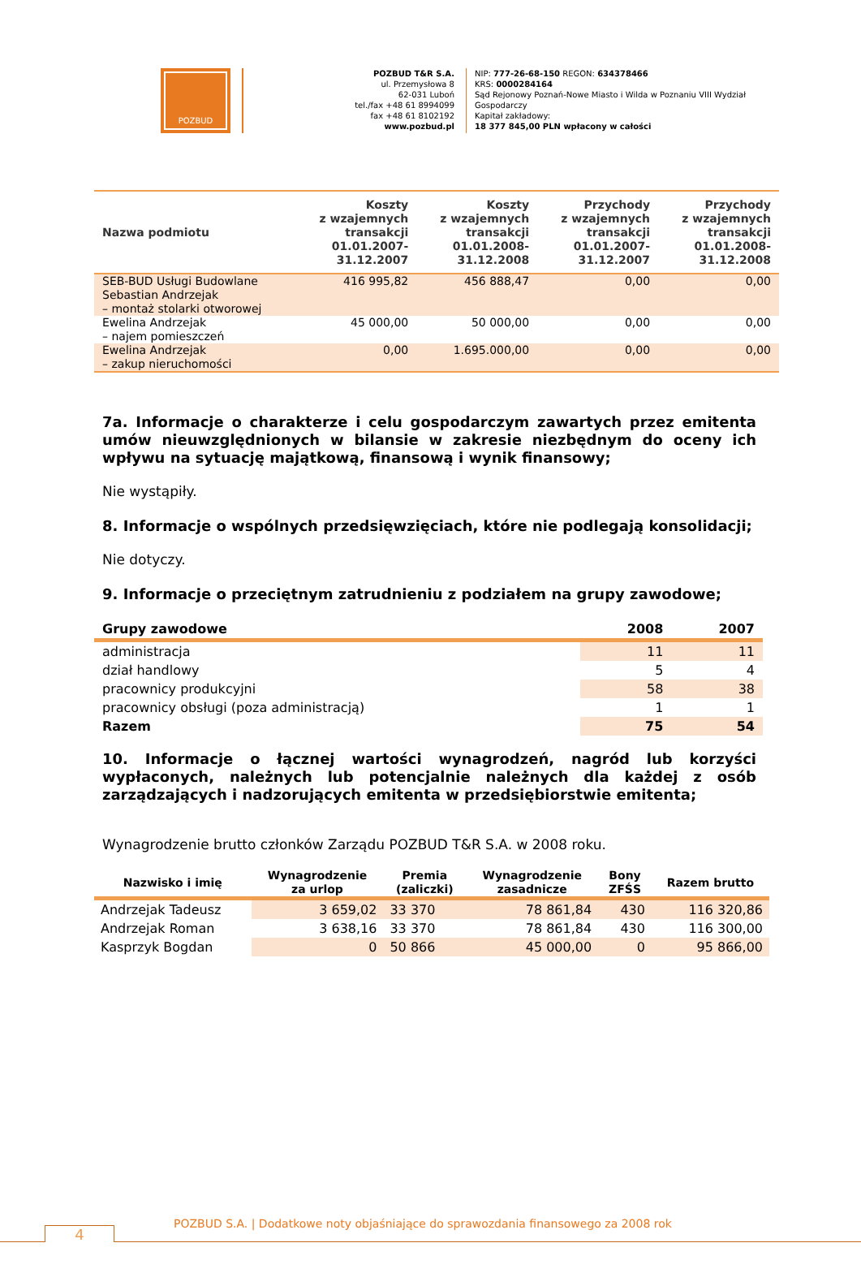POZBUD
POZBUD T&R S.A.
ul. Przemysłowa 8
62-031 Luboń
tel./fax +48 61 8994099
fax +48 61 8102192
www.pozbud.pl
NIP: 777-26-68-150 REGON: 634378466
KRS: 0000284164
Sąd Rejonowy Poznań-Nowe Miasto i Wilda w Poznaniu VIII Wydział Gospodarczy
Kapitał zakładowy:
18 377 845,00 PLN wpłacony w całości
| Nazwa podmiotu | Koszty z wzajemnych transakcji 01.01.2007- 31.12.2007 | Koszty z wzajemnych transakcji 01.01.2008- 31.12.2008 | Przychody z wzajemnych transakcji 01.01.2007- 31.12.2007 | Przychody z wzajemnych transakcji 01.01.2008- 31.12.2008 |
| --- | --- | --- | --- | --- |
| SEB-BUD Usługi Budowlane Sebastian Andrzejak – montaż stolarki otworowej | 416 995,82 | 456 888,47 | 0,00 | 0,00 |
| Ewelina Andrzejak – najem pomieszczeń | 45 000,00 | 50 000,00 | 0,00 | 0,00 |
| Ewelina Andrzejak – zakup nieruchomości | 0,00 | 1.695.000,00 | 0,00 | 0,00 |
7a. Informacje o charakterze i celu gospodarczym zawartych przez emitenta umów nieuwzględnionych w bilansie w zakresie niezbędnym do oceny ich wpływu na sytuację majątkową, finansową i wynik finansowy;
Nie wystąpiły.
8. Informacje o wspólnych przedsięwzięciach, które nie podlegają konsolidacji;
Nie dotyczy.
9. Informacje o przeciętnym zatrudnieniu z podziałem na grupy zawodowe;
| Grupy zawodowe | 2008 | 2007 |
| --- | --- | --- |
| administracja | 11 | 11 |
| dział handlowy | 5 | 4 |
| pracownicy produkcyjni | 58 | 38 |
| pracownicy obsługi (poza administracją) | 1 | 1 |
| Razem | 75 | 54 |
10. Informacje o łącznej wartości wynagrodzeń, nagród lub korzyści wypłaconych, należnych lub potencjalnie należnych dla każdej z osób zarządzających i nadzorujących emitenta w przedsiębiorstwie emitenta;
Wynagrodzenie brutto członków Zarządu POZBUD T&R S.A. w 2008 roku.
| Nazwisko i imię | Wynagrodzenie za urlop | Premia (zaliczki) | Wynagrodzenie zasadnicze | Bony ZFŚS | Razem brutto |
| --- | --- | --- | --- | --- | --- |
| Andrzejak Tadeusz | 3 659,02 | 33 370 | 78 861,84 | 430 | 116 320,86 |
| Andrzejak Roman | 3 638,16 | 33 370 | 78 861,84 | 430 | 116 300,00 |
| Kasprzyk Bogdan | 0 | 50 866 | 45 000,00 | 0 | 95 866,00 |
4
POZBUD S.A. | Dodatkowe noty objaśniające do sprawozdania finansowego za 2008 rok